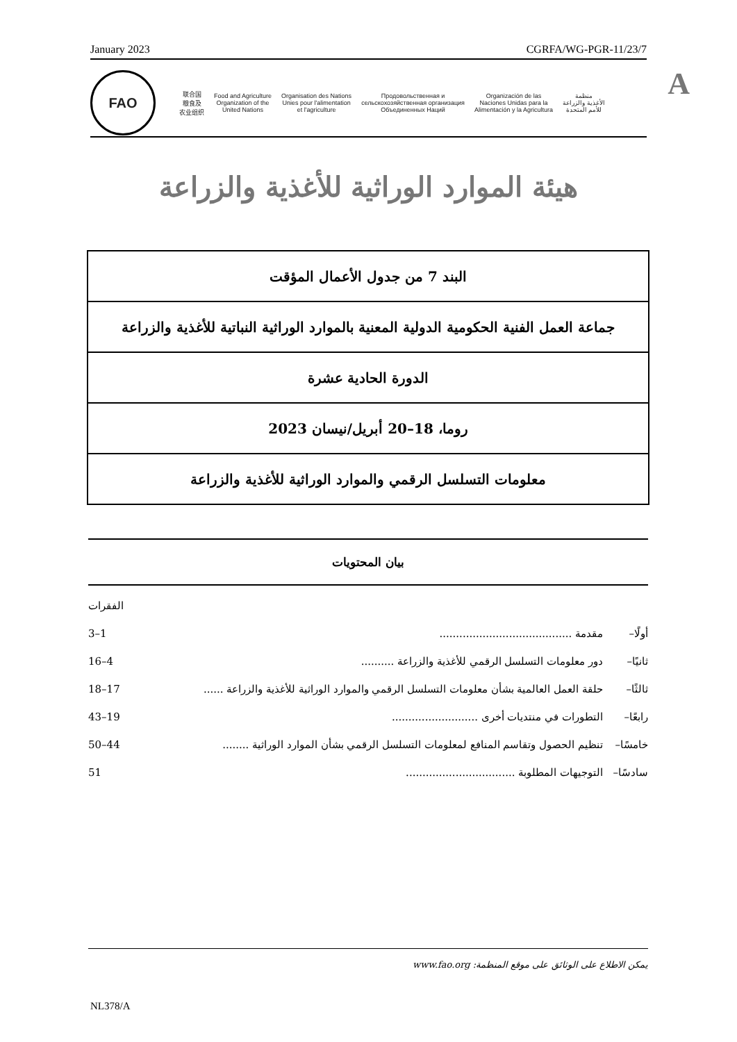January 2023 CGRFA/WG-PGR-11/23/7
A
FAO
联合国
粮食及
农业组织
Food and Agriculture
Organization of the
United Nations
Organisation des Nations
Unies pour l'alimentation
et l'agriculture
Продовольственная и
сельскохозяйственная организация
Объединенных Наций
Organización de las
Naciones Unidas para la
Alimentación y la Agricultura
منظمة
الأغذية والزراعة
للأمم المتحدة
هيئة الموارد الوراثية للأغذية والزراعة
| البند 7 من جدول الأعمال المؤقت |
| جماعة العمل الفنية الحكومية الدولية المعنية بالموارد الوراثية النباتية للأغذية والزراعة |
| الدورة الحادية عشرة |
| روما، 18–20 أبريل/نيسان 2023 |
| معلومات التسلسل الرقمي والموارد الوراثية للأغذية والزراعة |
بيان المحتويات
الفقرات
أولًا– مقدمة ........................................ 1–3
ثانيًا– دور معلومات التسلسل الرقمي للأغذية والزراعة .......... 4–16
ثالثًا– حلقة العمل العالمية بشأن معلومات التسلسل الرقمي والموارد الوراثية للأغذية والزراعة ...... 17–18
رابعًا– التطورات في منتديات أخرى .......................... 19–43
خامسًا– تنظيم الحصول وتقاسم المنافع لمعلومات التسلسل الرقمي بشأن الموارد الوراثية ........ 44–50
سادسًا– التوجيهات المطلوبة ................................. 51
يمكن الاطلاع على الوثائق على موقع المنظمة: www.fao.org
NL378/A